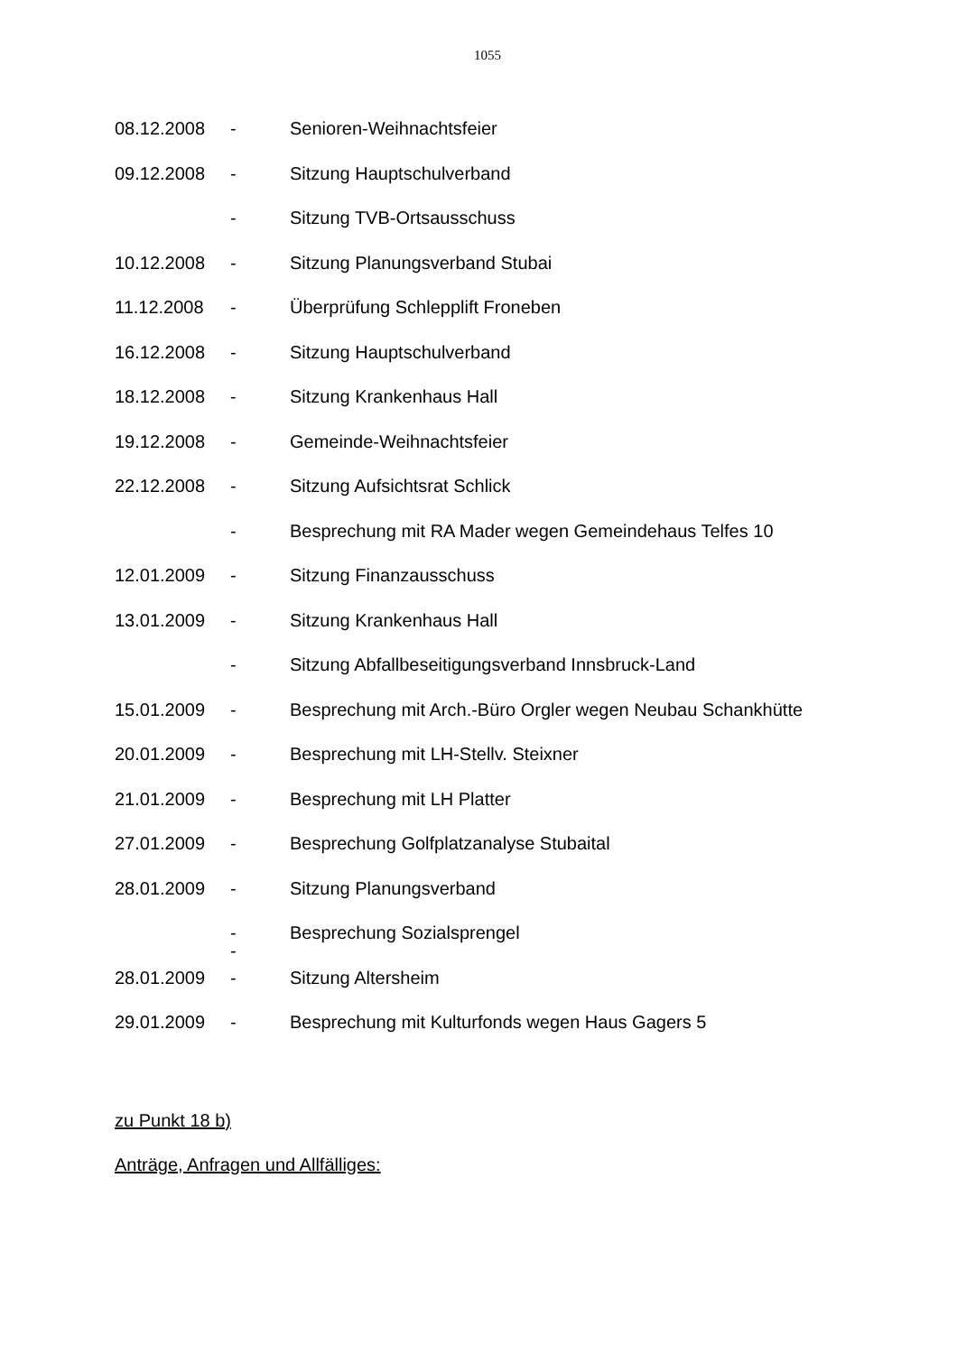1055
08.12.2008 - Senioren-Weihnachtsfeier
09.12.2008 - Sitzung Hauptschulverband
- Sitzung TVB-Ortsausschuss
10.12.2008 - Sitzung Planungsverband Stubai
11.12.2008 - Überprüfung Schlepplift Froneben
16.12.2008 - Sitzung Hauptschulverband
18.12.2008 - Sitzung Krankenhaus Hall
19.12.2008 - Gemeinde-Weihnachtsfeier
22.12.2008 - Sitzung Aufsichtsrat Schlick
- Besprechung mit RA Mader wegen Gemeindehaus Telfes 10
12.01.2009 - Sitzung Finanzausschuss
13.01.2009 - Sitzung Krankenhaus Hall
- Sitzung Abfallbeseitigungsverband Innsbruck-Land
15.01.2009 - Besprechung mit Arch.-Büro Orgler wegen Neubau Schankhütte
20.01.2009 - Besprechung mit LH-Stellv. Steixner
21.01.2009 - Besprechung mit LH Platter
27.01.2009 - Besprechung Golfplatzanalyse Stubaital
28.01.2009 - Sitzung Planungsverband
-
- Besprechung Sozialsprengel
28.01.2009 - Sitzung Altersheim
29.01.2009 - Besprechung mit Kulturfonds wegen Haus Gagers 5
zu Punkt 18 b)
Anträge, Anfragen und Allfälliges: